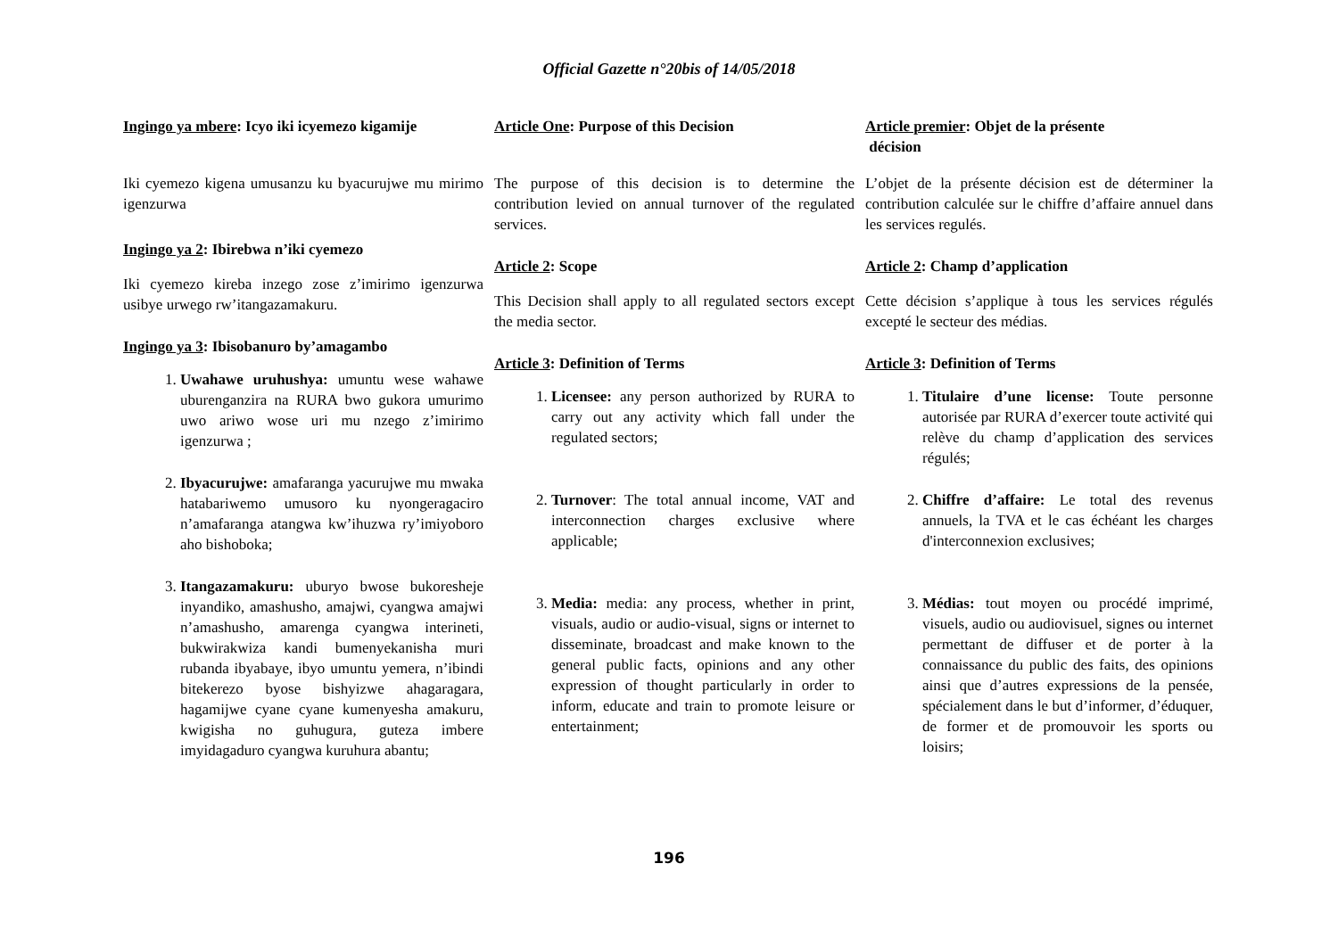Official Gazette n°20bis of 14/05/2018
Ingingo ya mbere: Icyo iki icyemezo kigamije
Iki cyemezo kigena umusanzu ku byacurujwe mu mirimo igenzurwa
Ingingo ya 2: Ibirebwa n’iki cyemezo
Iki cyemezo kireba inzego zose z’imirimo igenzurwa usibye urwego rw’itangazamakuru.
Ingingo ya 3: Ibisobanuro by’amagambo
1. Uwahawe uruhushya: umuntu wese wahawe uburenganzira na RURA bwo gukora umurimo uwo ariwo wose uri mu nzego z’imirimo igenzurwa ;
2. Ibyacurujwe: amafaranga yacurujwe mu mwaka hatabariwemo umusoro ku nyongeragaciro n’amafaranga atangwa kw’ihuzwa ry’imiyoboro aho bishoboka;
3. Itangazamakuru: uburyo bwose bukoresheje inyandiko, amashusho, amajwi, cyangwa amajwi n’amashusho, amarenga cyangwa interineti, bukwirakwiza kandi bumenyekanisha muri rubanda ibyabaye, ibyo umuntu yemera, n’ibindi bitekerezo byose bishyizwe ahagaragara, hagamijwe cyane cyane kumenyesha amakuru, kwigisha no guhugura, guteza imbere imyidagaduro cyangwa kuruhura abantu;
Article One: Purpose of this Decision
The purpose of this decision is to determine the contribution levied on annual turnover of the regulated services.
Article 2: Scope
This Decision shall apply to all regulated sectors except the media sector.
Article 3: Definition of Terms
1. Licensee: any person authorized by RURA to carry out any activity which fall under the regulated sectors;
2. Turnover: The total annual income, VAT and interconnection charges exclusive where applicable;
3. Media: media: any process, whether in print, visuals, audio or audio-visual, signs or internet to disseminate, broadcast and make known to the general public facts, opinions and any other expression of thought particularly in order to inform, educate and train to promote leisure or entertainment;
Article premier: Objet de la présente
décision
L’objet de la présente décision est de déterminer la contribution calculée sur le chiffre d’affaire annuel dans les services regulés.
Article 2: Champ d’application
Cette décision s’applique à tous les services régulés excepté le secteur des médias.
Article 3: Definition of Terms
1. Titulaire d’une license: Toute personne autorisée par RURA d’exercer toute activité qui relève du champ d’application des services régulés;
2. Chiffre d’affaire: Le total des revenus annuels, la TVA et le cas échéant les charges d'interconnexion exclusives;
3. Médias: tout moyen ou procédé imprimé, visuels, audio ou audiovisuel, signes ou internet permettant de diffuser et de porter à la connaissance du public des faits, des opinions ainsi que d’autres expressions de la pensée, spécialement dans le but d’informer, d’éduquer, de former et de promouvoir les sports ou loisirs;
196